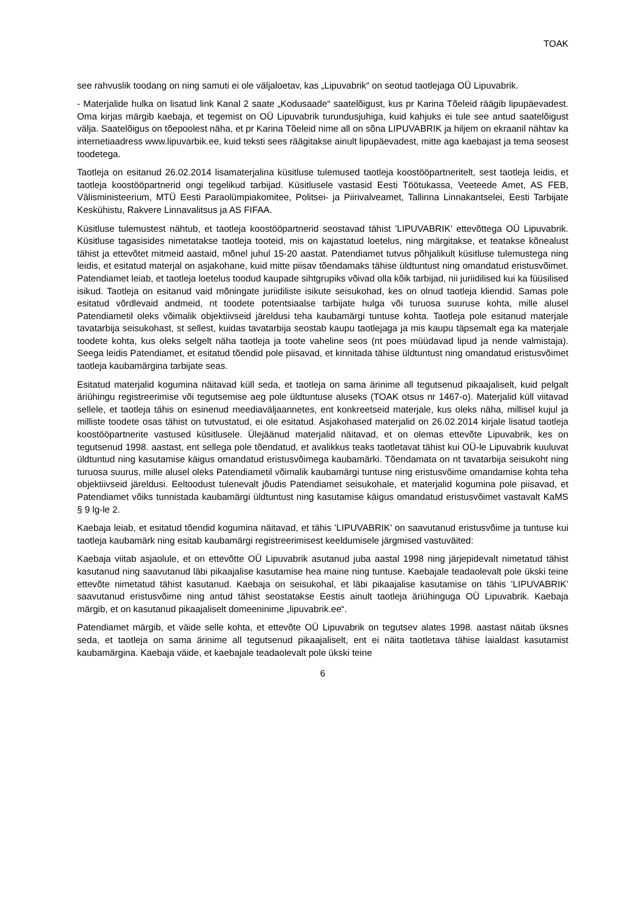TOAK
see rahvuslik toodang on ning samuti ei ole väljaloetav, kas „Lipuvabrik“ on seotud taotlejaga OÜ Lipuvabrik.
- Materjalide hulka on lisatud link Kanal 2 saate „Kodusaade“ saatelõigust, kus pr Karina Tõeleid räägib lipupäevadest. Oma kirjas märgib kaebaja, et tegemist on OÜ Lipuvabrik turundusjuhiga, kuid kahjuks ei tule see antud saatelõigust välja. Saatelõigus on tõepoolest näha, et pr Karina Tõeleid nime all on sõna LIPUVABRIK ja hiljem on ekraanil nähtav ka internetiaadress www.lipuvarbik.ee, kuid teksti sees räägitakse ainult lipupäevadest, mitte aga kaebajast ja tema seosest toodetega.
Taotleja on esitanud 26.02.2014 lisamaterjalina küsitluse tulemused taotleja koostööpartneritelt, sest taotleja leidis, et taotleja koostööpartnerid ongi tegelikud tarbijad. Küsitlusele vastasid Eesti Töötukassa, Veeteede Amet, AS FEB, Välisministeerium, MTÜ Eesti Paraolümpiakomitee, Politsei- ja Piirivalveamet, Tallinna Linnakantselei, Eesti Tarbijate Keskühistu, Rakvere Linnavalitsus ja AS FIFAA.
Küsitluse tulemustest nähtub, et taotleja koostööpartnerid seostavad tähist ’LIPUVABRIK’ ettevõttega OÜ Lipuvabrik. Küsitluse tagasisides nimetatakse taotleja tooteid, mis on kajastatud loetelus, ning märgitakse, et teatakse kõnealust tähist ja ettevõtet mitmeid aastaid, mõnel juhul 15-20 aastat. Patendiamet tutvus põhjalikult küsitluse tulemustega ning leidis, et esitatud materjal on asjakohane, kuid mitte piisav tõendamaks tähise üldtuntust ning omandatud eristusvõimet. Patendiamet leiab, et taotleja loetelus toodud kaupade sihtgrupiks võivad olla kõik tarbijad, nii juriidilised kui ka füüsilised isikud. Taotleja on esitanud vaid mõningate juriidiliste isikute seisukohad, kes on olnud taotleja kliendid. Samas pole esitatud võrdlevaid andmeid, nt toodete potentsiaalse tarbijate hulga või turuosa suuruse kohta, mille alusel Patendiametil oleks võimalik objektiivseid järeldusi teha kaubamärgi tuntuse kohta. Taotleja pole esitanud materjale tavatarbija seisukohast, st sellest, kuidas tavatarbija seostab kaupu taotlejaga ja mis kaupu täpsemalt ega ka materjale toodete kohta, kus oleks selgelt näha taotleja ja toote vaheline seos (nt poes müüdavad lipud ja nende valmistaja). Seega leidis Patendiamet, et esitatud tõendid pole piisavad, et kinnitada tähise üldtuntust ning omandatud eristusvõimet taotleja kaubamärgina tarbijate seas.
Esitatud materjalid kogumina näitavad küll seda, et taotleja on sama ärinime all tegutsenud pikaajaliselt, kuid pelgalt äriühingu registreerimise või tegutsemise aeg pole üldtuntuse aluseks (TOAK otsus nr 1467-o). Materjalid küll viitavad sellele, et taotleja tähis on esinenud meediaväljaannetes, ent konkreetseid materjale, kus oleks näha, millisel kujul ja milliste toodete osas tähist on tutvustatud, ei ole esitatud. Asjakohased materjalid on 26.02.2014 kirjale lisatud taotleja koostööpartnerite vastused küsitlusele. Ülejäänud materjalid näitavad, et on olemas ettevõte Lipuvabrik, kes on tegutsenud 1998. aastast, ent sellega pole tõendatud, et avalikkus teaks taotletavat tähist kui OÜ-le Lipuvabrik kuuluvat üldtuntud ning kasutamise käigus omandatud eristusvõimega kaubamärki. Tõendamata on nt tavatarbija seisukoht ning turuosa suurus, mille alusel oleks Patendiametil võimalik kaubamärgi tuntuse ning eristusvõime omandamise kohta teha objektiivseid järeldusi. Eeltoodust tulenevalt jõudis Patendiamet seisukohale, et materjalid kogumina pole piisavad, et Patendiamet võiks tunnistada kaubamärgi üldtuntust ning kasutamise käigus omandatud eristusvõimet vastavalt KaMS § 9 lg-le 2.
Kaebaja leiab, et esitatud tõendid kogumina näitavad, et tähis ’LIPUVABRIK’ on saavutanud eristusvõime ja tuntuse kui taotleja kaubamärk ning esitab kaubamärgi registreerimisest keeldumisele järgmised vastuväited:
Kaebaja viitab asjaolule, et on ettevõtte OÜ Lipuvabrik asutanud juba aastal 1998 ning järjepidevalt nimetatud tähist kasutanud ning saavutanud läbi pikaajalise kasutamise hea maine ning tuntuse. Kaebajale teadaolevalt pole ükski teine ettevõte nimetatud tähist kasutanud. Kaebaja on seisukohal, et läbi pikaajalise kasutamise on tähis ’LIPUVABRIK’ saavutanud eristusvõime ning antud tähist seostatakse Eestis ainult taotleja äriühinguga OÜ Lipuvabrik. Kaebaja märgib, et on kasutanud pikaajaliselt domeeninime „lipuvabrik.ee“.
Patendiamet märgib, et väide selle kohta, et ettevõte OÜ Lipuvabrik on tegutsev alates 1998. aastast näitab üksnes seda, et taotleja on sama ärinime all tegutsenud pikaajaliselt, ent ei näita taotletava tähise laialdast kasutamist kaubamärgina. Kaebaja väide, et kaebajale teadaolevalt pole ükski teine
6